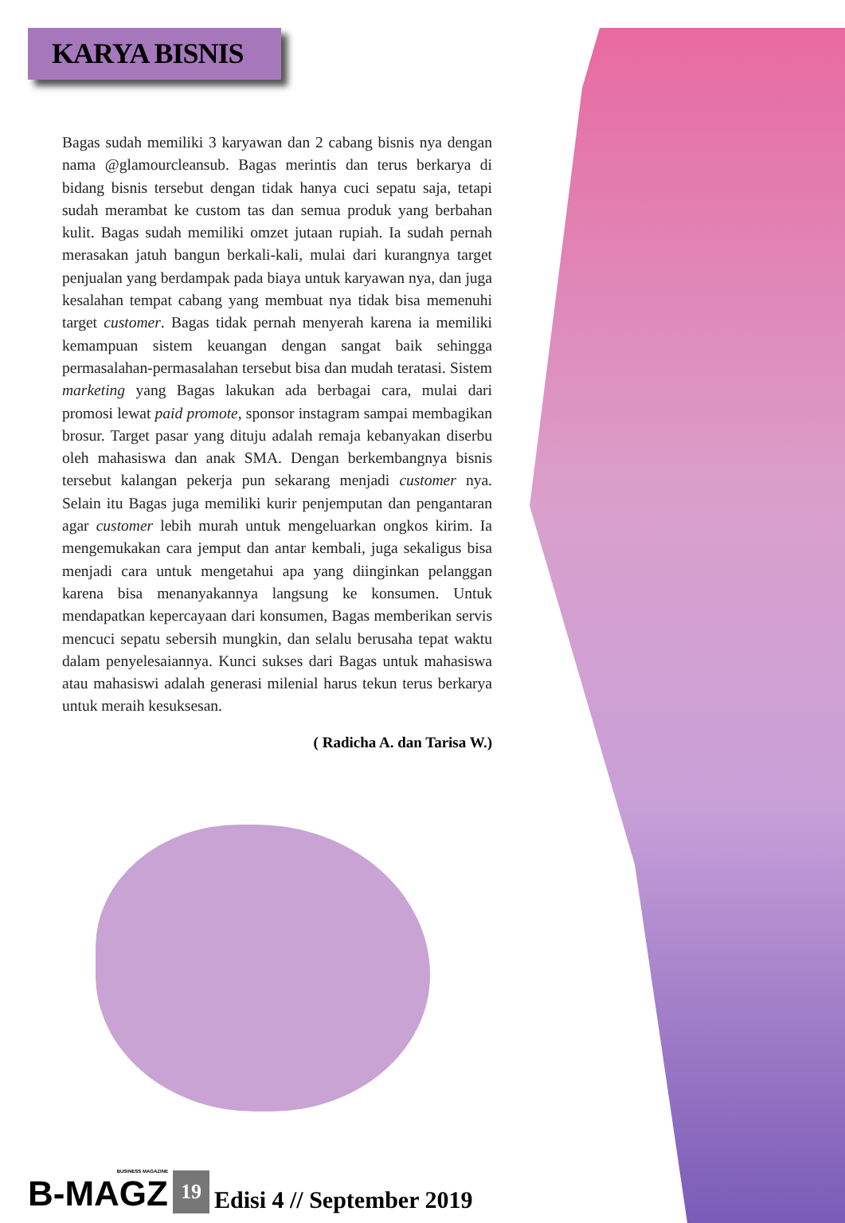KARYA BISNIS
Bagas sudah memiliki 3 karyawan dan 2 cabang bisnis nya dengan nama @glamourcleansub. Bagas merintis dan terus berkarya di bidang bisnis tersebut dengan tidak hanya cuci sepatu saja, tetapi sudah merambat ke custom tas dan semua produk yang berbahan kulit. Bagas sudah memiliki omzet jutaan rupiah. Ia sudah pernah merasakan jatuh bangun berkali-kali, mulai dari kurangnya target penjualan yang berdampak pada biaya untuk karyawan nya, dan juga kesalahan tempat cabang yang membuat nya tidak bisa memenuhi target customer. Bagas tidak pernah menyerah karena ia memiliki kemampuan sistem keuangan dengan sangat baik sehingga permasalahan-permasalahan tersebut bisa dan mudah teratasi. Sistem marketing yang Bagas lakukan ada berbagai cara, mulai dari promosi lewat paid promote, sponsor instagram sampai membagikan brosur. Target pasar yang dituju adalah remaja kebanyakan diserbu oleh mahasiswa dan anak SMA. Dengan berkembangnya bisnis tersebut kalangan pekerja pun sekarang menjadi customer nya. Selain itu Bagas juga memiliki kurir penjemputan dan pengantaran agar customer lebih murah untuk mengeluarkan ongkos kirim. Ia mengemukakan cara jemput dan antar kembali, juga sekaligus bisa menjadi cara untuk mengetahui apa yang diinginkan pelanggan karena bisa menanyakannya langsung ke konsumen. Untuk mendapatkan kepercayaan dari konsumen, Bagas memberikan servis mencuci sepatu sebersih mungkin, dan selalu berusaha tepat waktu dalam penyelesaiannya. Kunci sukses dari Bagas untuk mahasiswa atau mahasiswi adalah generasi milenial harus tekun terus berkarya untuk meraih kesuksesan.
( Radicha A. dan Tarisa W.)
BUSINESS MAGAZINE
B-MAGZ
19
Edisi 4 // September 2019